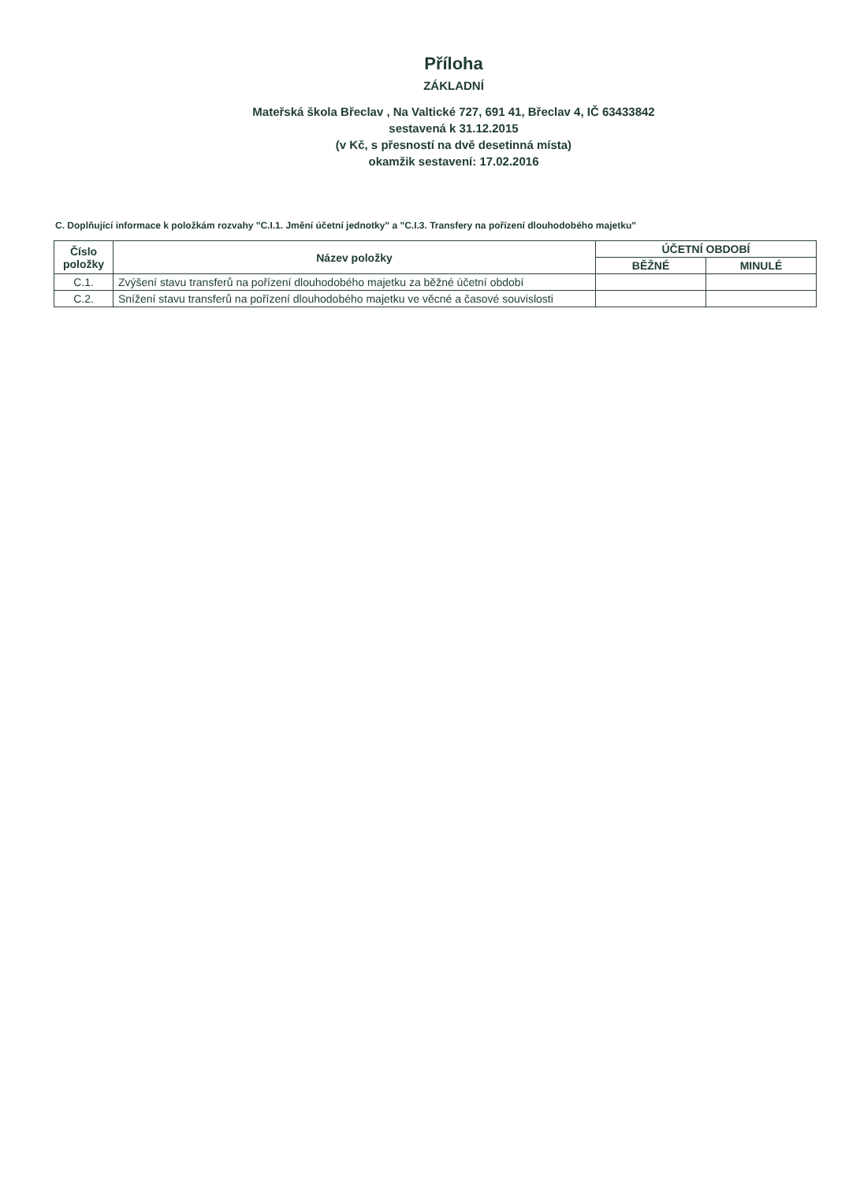Příloha
ZÁKLADNÍ
Mateřská škola Břeclav , Na Valtické 727, 691 41, Břeclav 4, IČ 63433842
sestavená k 31.12.2015
(v Kč, s přesností na dvě desetinná místa)
okamžik sestavení: 17.02.2016
C. Doplňující informace k položkám rozvahy "C.I.1. Jmění účetní jednotky" a "C.I.3. Transfery na pořízení dlouhodobého majetku"
| Číslo položky | Název položky | ÚČETNÍ OBDOBÍ | |
| --- | --- | --- | --- |
| | | BĚŽNÉ | MINULÉ |
| C.1. | Zvýšení stavu transferů na pořízení dlouhodobého majetku za běžné účetní období | | |
| C.2. | Snížení stavu transferů na pořízení dlouhodobého majetku ve věcné a časové souvislosti | | |